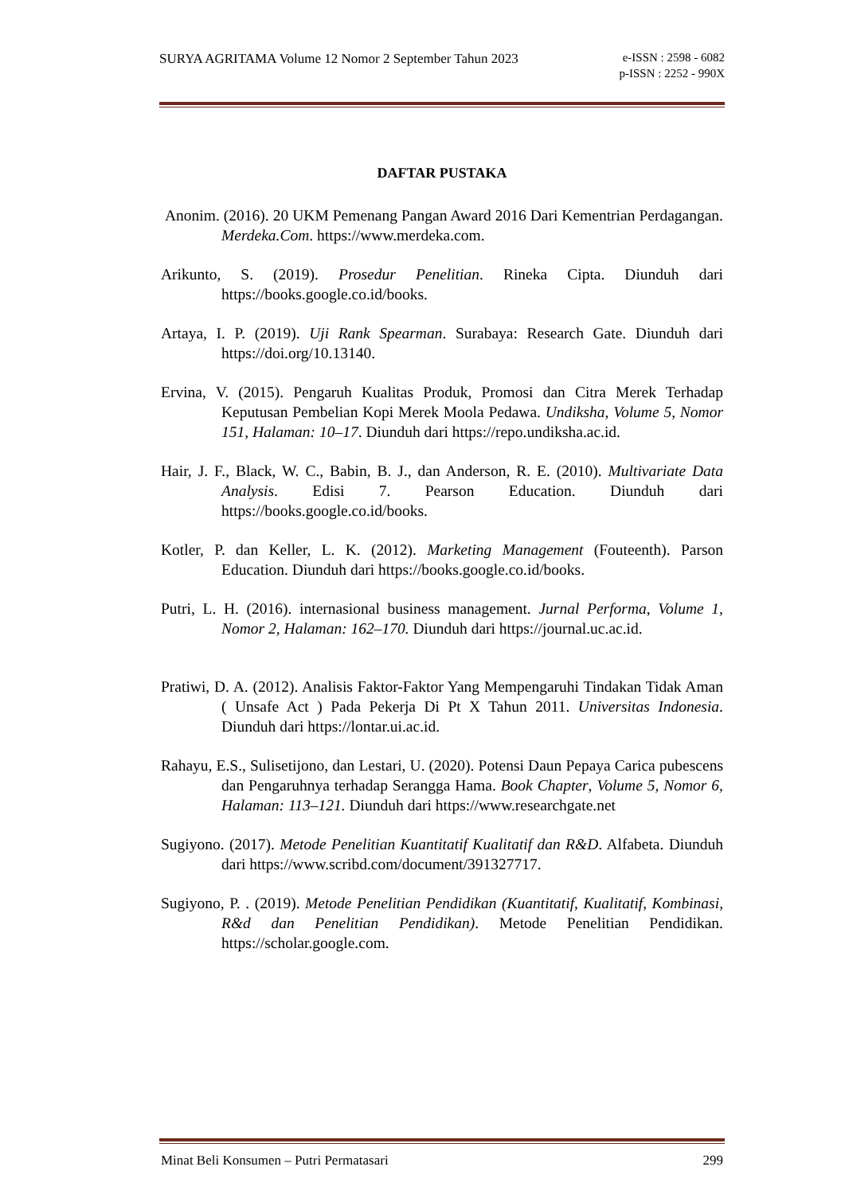SURYA AGRITAMA Volume 12 Nomor 2 September Tahun 2023 e-ISSN : 2598 - 6082
p-ISSN : 2252 - 990X
DAFTAR PUSTAKA
Anonim. (2016). 20 UKM Pemenang Pangan Award 2016 Dari Kementrian Perdagangan. Merdeka.Com. https://www.merdeka.com.
Arikunto, S. (2019). Prosedur Penelitian. Rineka Cipta. Diunduh dari https://books.google.co.id/books.
Artaya, I. P. (2019). Uji Rank Spearman. Surabaya: Research Gate. Diunduh dari https://doi.org/10.13140.
Ervina, V. (2015). Pengaruh Kualitas Produk, Promosi dan Citra Merek Terhadap Keputusan Pembelian Kopi Merek Moola Pedawa. Undiksha, Volume 5, Nomor 151, Halaman: 10–17. Diunduh dari https://repo.undiksha.ac.id.
Hair, J. F., Black, W. C., Babin, B. J., dan Anderson, R. E. (2010). Multivariate Data Analysis. Edisi 7. Pearson Education. Diunduh dari https://books.google.co.id/books.
Kotler, P. dan Keller, L. K. (2012). Marketing Management (Fouteenth). Parson Education. Diunduh dari https://books.google.co.id/books.
Putri, L. H. (2016). internasional business management. Jurnal Performa, Volume 1, Nomor 2, Halaman: 162–170. Diunduh dari https://journal.uc.ac.id.
Pratiwi, D. A. (2012). Analisis Faktor-Faktor Yang Mempengaruhi Tindakan Tidak Aman ( Unsafe Act ) Pada Pekerja Di Pt X Tahun 2011. Universitas Indonesia. Diunduh dari https://lontar.ui.ac.id.
Rahayu, E.S., Sulisetijono, dan Lestari, U. (2020). Potensi Daun Pepaya Carica pubescens dan Pengaruhnya terhadap Serangga Hama. Book Chapter, Volume 5, Nomor 6, Halaman: 113–121. Diunduh dari https://www.researchgate.net
Sugiyono. (2017). Metode Penelitian Kuantitatif Kualitatif dan R&D. Alfabeta. Diunduh dari https://www.scribd.com/document/391327717.
Sugiyono, P. . (2019). Metode Penelitian Pendidikan (Kuantitatif, Kualitatif, Kombinasi, R&d dan Penelitian Pendidikan). Metode Penelitian Pendidikan. https://scholar.google.com.
Minat Beli Konsumen – Putri Permatasari 299